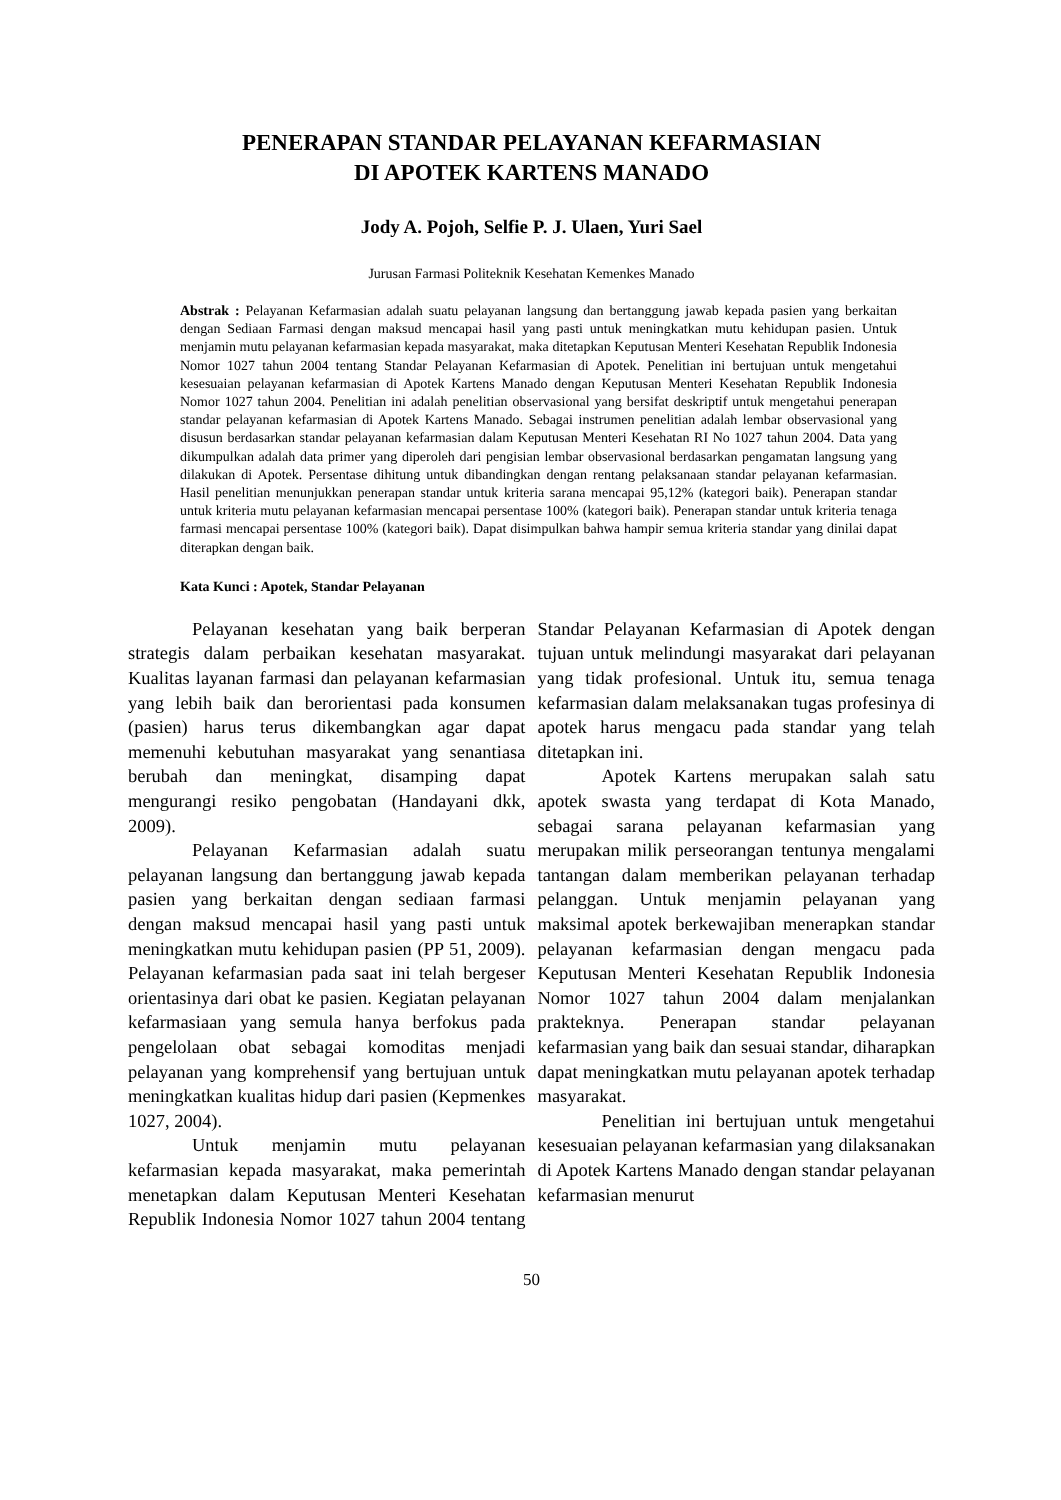PENERAPAN STANDAR PELAYANAN KEFARMASIAN
DI APOTEK KARTENS MANADO
Jody A. Pojoh, Selfie P. J. Ulaen, Yuri Sael
Jurusan Farmasi Politeknik Kesehatan Kemenkes Manado
Abstrak : Pelayanan Kefarmasian adalah suatu pelayanan langsung dan bertanggung jawab kepada pasien yang berkaitan dengan Sediaan Farmasi dengan maksud mencapai hasil yang pasti untuk meningkatkan mutu kehidupan pasien. Untuk menjamin mutu pelayanan kefarmasian kepada masyarakat, maka ditetapkan Keputusan Menteri Kesehatan Republik Indonesia Nomor 1027 tahun 2004 tentang Standar Pelayanan Kefarmasian di Apotek. Penelitian ini bertujuan untuk mengetahui kesesuaian pelayanan kefarmasian di Apotek Kartens Manado dengan Keputusan Menteri Kesehatan Republik Indonesia Nomor 1027 tahun 2004. Penelitian ini adalah penelitian observasional yang bersifat deskriptif untuk mengetahui penerapan standar pelayanan kefarmasian di Apotek Kartens Manado. Sebagai instrumen penelitian adalah lembar observasional yang disusun berdasarkan standar pelayanan kefarmasian dalam Keputusan Menteri Kesehatan RI No 1027 tahun 2004. Data yang dikumpulkan adalah data primer yang diperoleh dari pengisian lembar observasional berdasarkan pengamatan langsung yang dilakukan di Apotek. Persentase dihitung untuk dibandingkan dengan rentang pelaksanaan standar pelayanan kefarmasian. Hasil penelitian menunjukkan penerapan standar untuk kriteria sarana mencapai 95,12% (kategori baik). Penerapan standar untuk kriteria mutu pelayanan kefarmasian mencapai persentase 100% (kategori baik). Penerapan standar untuk kriteria tenaga farmasi mencapai persentase 100% (kategori baik). Dapat disimpulkan bahwa hampir semua kriteria standar yang dinilai dapat diterapkan dengan baik.
Kata Kunci : Apotek, Standar Pelayanan
Pelayanan kesehatan yang baik berperan strategis dalam perbaikan kesehatan masyarakat. Kualitas layanan farmasi dan pelayanan kefarmasian yang lebih baik dan berorientasi pada konsumen (pasien) harus terus dikembangkan agar dapat memenuhi kebutuhan masyarakat yang senantiasa berubah dan meningkat, disamping dapat mengurangi resiko pengobatan (Handayani dkk, 2009).
Pelayanan Kefarmasian adalah suatu pelayanan langsung dan bertanggung jawab kepada pasien yang berkaitan dengan sediaan farmasi dengan maksud mencapai hasil yang pasti untuk meningkatkan mutu kehidupan pasien (PP 51, 2009). Pelayanan kefarmasian pada saat ini telah bergeser orientasinya dari obat ke pasien. Kegiatan pelayanan kefarmasiaan yang semula hanya berfokus pada pengelolaan obat sebagai komoditas menjadi pelayanan yang komprehensif yang bertujuan untuk meningkatkan kualitas hidup dari pasien (Kepmenkes 1027, 2004).
Untuk menjamin mutu pelayanan kefarmasian kepada masyarakat, maka pemerintah menetapkan dalam Keputusan Menteri Kesehatan Republik Indonesia Nomor 1027 tahun 2004 tentang Standar Pelayanan Kefarmasian di Apotek dengan tujuan untuk melindungi masyarakat dari pelayanan yang tidak profesional. Untuk itu, semua tenaga kefarmasian dalam melaksanakan tugas profesinya di apotek harus mengacu pada standar yang telah ditetapkan ini.
Apotek Kartens merupakan salah satu apotek swasta yang terdapat di Kota Manado, sebagai sarana pelayanan kefarmasian yang merupakan milik perseorangan tentunya mengalami tantangan dalam memberikan pelayanan terhadap pelanggan. Untuk menjamin pelayanan yang maksimal apotek berkewajiban menerapkan standar pelayanan kefarmasian dengan mengacu pada Keputusan Menteri Kesehatan Republik Indonesia Nomor 1027 tahun 2004 dalam menjalankan prakteknya. Penerapan standar pelayanan kefarmasian yang baik dan sesuai standar, diharapkan dapat meningkatkan mutu pelayanan apotek terhadap masyarakat.
Penelitian ini bertujuan untuk mengetahui kesesuaian pelayanan kefarmasian yang dilaksanakan di Apotek Kartens Manado dengan standar pelayanan kefarmasian menurut
50